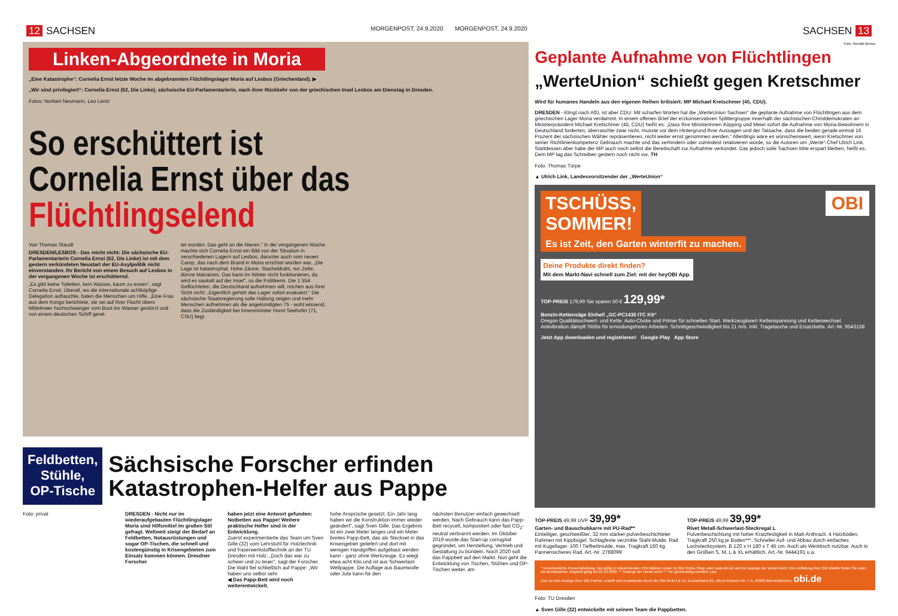12 SACHSEN
MORGENPOST, 24.9.2020 MORGENPOST, 24.9.2020
SACHSEN 13
Linken-Abgeordnete in Moria
„Eine Katastrophe“: Cornelia Ernst letzte Woche im abgebrannten Flüchtlingslager Moria auf Lesbos (Griechenland). ▶
„Wir sind privilegiert“: Cornelia Ernst (62, Die Linke), sächsische EU-Parlamentarierin, nach ihrer Rückkehr von der griechischen Insel Lesbos am Dienstag in Dresden.
Fotos: Norbert Neumann, Leo Lentz
So erschüttert ist
Cornelia Ernst über das
Flüchtlingselend
Von Thomas Staudt
DRESDEN/LESBOS - Das reicht nicht: Die sächsische EU-Parlamentarierin Cornelia Ernst (62, Die Linke) ist mit dem gestern verkündeten Neustart der EU-Asylpolitik nicht einverstanden. Ihr Bericht von einem Besuch auf Lesbos in der vergangenen Woche ist erschütternd.
„Es gibt keine Toiletten, kein Wasser, kaum zu essen“, sagt Cornelia Ernst. Überall, wo die internationale achtköpfige Delegation auftauchte, baten die Menschen um Hilfe. „Eine Frau aus dem Kongo berichtete, sie sei auf ihrer Flucht übers Mittelmeer hochschwanger vom Boot ins Wasser gestürzt und von einem deutschen Schiff geret-
tet worden. Das geht an die Nieren.“ In der vergangenen Woche machte sich Cornelia Ernst ein Bild von der Situation in verschiedenen Lagern auf Lesbos, darunter auch vom neuen Camp, das nach dem Brand in Moria errichtet worden war. „Die Lage ist katastrophal. Hohe Zäune, Stacheldraht, nur Zelte, dünne Matratzen. Das kann im Winter nicht funktionieren, da wird es saukalt auf der Insel“, so die Politikerin. Die 1 554 Geflüchteten, die Deutschland aufnehmen will, reichen aus ihrer Sicht nicht: „Eigentlich gehört das Lager sofort evakuiert.“ Die sächsische Staatsregierung solle Haltung zeigen und mehr Menschen aufnehmen als die angekündigten 75 - wohl wissend, dass die Zuständigkeit bei Innenminister Horst Seehofer (71, CSU) liegt.
Feldbetten, Stühle, OP-Tische
Sächsische Forscher erfinden Katastrophen-Helfer aus Pappe
Foto: privat DRESDEN - Nicht nur im wiederaufgebauten Flüchtlingslager Moria sind Hilfsmittel im großen Stil gefragt. Weltweit steigt der Bedarf an Feldbetten, Notausrüstungen und sogar OP-Tischen, die schnell und kostengünstig in Krisengebieten zum Einsatz kommen können. Dresdner Forscher
haben jetzt eine Antwort gefunden: Notbetten aus Pappe! Weitere praktische Helfer sind in der Entwicklung.
Zuerst experimentierte das Team um Sven Gille (32) vom Lehrstuhl für Holztechnik und Faserwerkstofftechnik an der TU Dresden mit Holz. „Doch das war zu schwer und zu teuer“, sagt der Forscher. Die Wahl fiel schließlich auf Pappe: „Wir haben uns selbst sehr
◀ Das Papp-Bett wird noch weiterentwickelt.
hohe Ansprüche gesetzt. Ein Jahr lang haben wir die Konstruktion immer wieder geändert“, sagt Sven Gille. Das Ergebnis ist ein zwei Meter langes und ein Meter breites Papp-Bett, das als Steckset in das Krisengebiet geliefert und dort mit wenigen Handgriffen aufgebaut werden kann - ganz ohne Werkzeuge. Es wiegt etwa acht Kilo und ist aus Schwerlast-Wellpappe. Die Auflage aus Baumwolle oder Jute kann für den
nächsten Benutzer einfach gewechselt werden. Nach Gebrauch kann das Papp-Bett recycelt, kompostiert oder fast CO<sub>2</sub>-neutral verbrannt werden. Im Oktober 2019 wurde das Start-up corrugAid gegründet, um Herstellung, Vertrieb und Gestaltung zu bündeln. Noch 2020 soll das Pappbett auf den Markt. Nun geht die Entwicklung von Tischen, Stühlen und OP-Tischen weiter. am
Foto: Ronald Bonss
Geplante Aufnahme von Flüchtlingen
„WerteUnion“ schießt gegen Kretschmer
Wird für humanes Handeln aus den eigenen Reihen kritisiert: MP Michael Kretschmer (45, CDU).
DRESDEN - Klingt nach AfD, ist aber CDU: Mit scharfen Worten hat die „WerteUnion Sachsen“ die geplante Aufnahme von Flüchtlingen aus dem griechischen Lager Moria verdammt. In einem offenen Brief der erzkonservativen Splittergruppe innerhalb der sächsischen Christdemokraten an Ministerpräsident Michael Kretschmer (45, CDU) heißt es: „Dass Ihre Ministerinnen Köpping und Meier sofort die Aufnahme von Moria-Bewohnern in Deutschland forderten, überraschte zwar nicht, musste vor dem Hintergrund Ihrer Aussagen und der Tatsache, dass die beiden gerade einmal 16 Prozent der sächsischen Wähler repräsentieren, nicht weiter ernst genommen werden.“ Allerdings wäre es wünschenswert, wenn Kretschmer von seiner Richtlinienkompetenz Gebrauch machte und das verhindern oder zumindest relativieren würde, so die Autoren um „Werte“-Chef Ulrich Link. Stattdessen aber habe der MP auch noch selbst die Bereitschaft zur Aufnahme verkündet. Das jedoch solle Sachsen bitte erspart bleiben, heißt es. Dem MP lag das Schreiben gestern noch nicht vor. TH
Foto: Thomas Türpe
▲ Ulrich Link, Landesvorsitzender der „WerteUnion“
OBI
TSCHÜSS,
SOMMER!
Es ist Zeit, den Garten winterfit zu machen.
Deine Produkte direkt finden?
Mit dem Markt-Navi schnell zum Ziel: mit der heyOBI App.
TOP-PREIS 179,99 Sie sparen 50 € 129,99*
Benzin-Kettensäge Einhell „GC-PC1435 ITC Kit“
Oregon Qualitätsschwert- und Kette. Auto-Choke und Primer für schnellen Start. Werkzeuglose/r Kettenspannung und Kettenwechsel. Antivibration dämpft Stöße für ermüdungsfreies Arbeiten. Schnittgeschwindigkeit bis 21 m/s. Inkl. Tragetasche und Ersatzkette. Art.-Nr. 9543158
Jetzt App downloaden und registrieren! Google Play App Store
TOP-PREIS 49,99 UVP 39,99*
Garten- und Bauschubkarre mit PU-Rad**
Einteiliger, geschweißter, 32 mm starker pulverbeschichteter Rahmen mit Kippbügel. Schlagfeste verzinkte Stahl-Mulde. Rad mit Kugellager. 100 l Tiefbettmulde, max. Tragkraft 160 kg. Pannensicheres Rad. Art.-Nr. 2788099
TOP-PREIS 49,99 39,99*
Rivet Metall-Schwerlast-Steckregal L
Pulverbeschichtung mit hoher Kratzfestigkeit in Matt-Anthrazit. 4 Holzböden, Tragkraft 250 kg je Boden***. Schneller Auf- und Abbau durch einfaches Lochstecksystem. B 120 x H 180 x T 45 cm. Auch als Werktisch nutzbar. Auch in den Größen S, M, L & XL erhältlich. Art.-Nr. 9444191 u.a.
* Unverbindliche Preisempfehlung. Nur gültig in teilnehmenden OBI Märkten sowie im OBI Online-Shop unter www.obi.de und nur solange der Vorrat reicht. Eine Auflistung Ihrer OBI Märkte finden Sie unter obi.de/obipartner. Angebot gültig bis 03.10.2020. ** Solange der Vorrat reicht *** bei gleichmäßig verteilter Last
Dies ist eine Anzeige Ihrer OBI Partner, erstellt und verantwortet durch die OBI GmbH & Co. Deutschland KG, Albert-Einstein-Str. 7–9, 42929 Wermelskirchen. obi.de
Foto: TU Dresden
▲ Sven Gille (32) entwickelte mit seinem Team die Pappbetten.